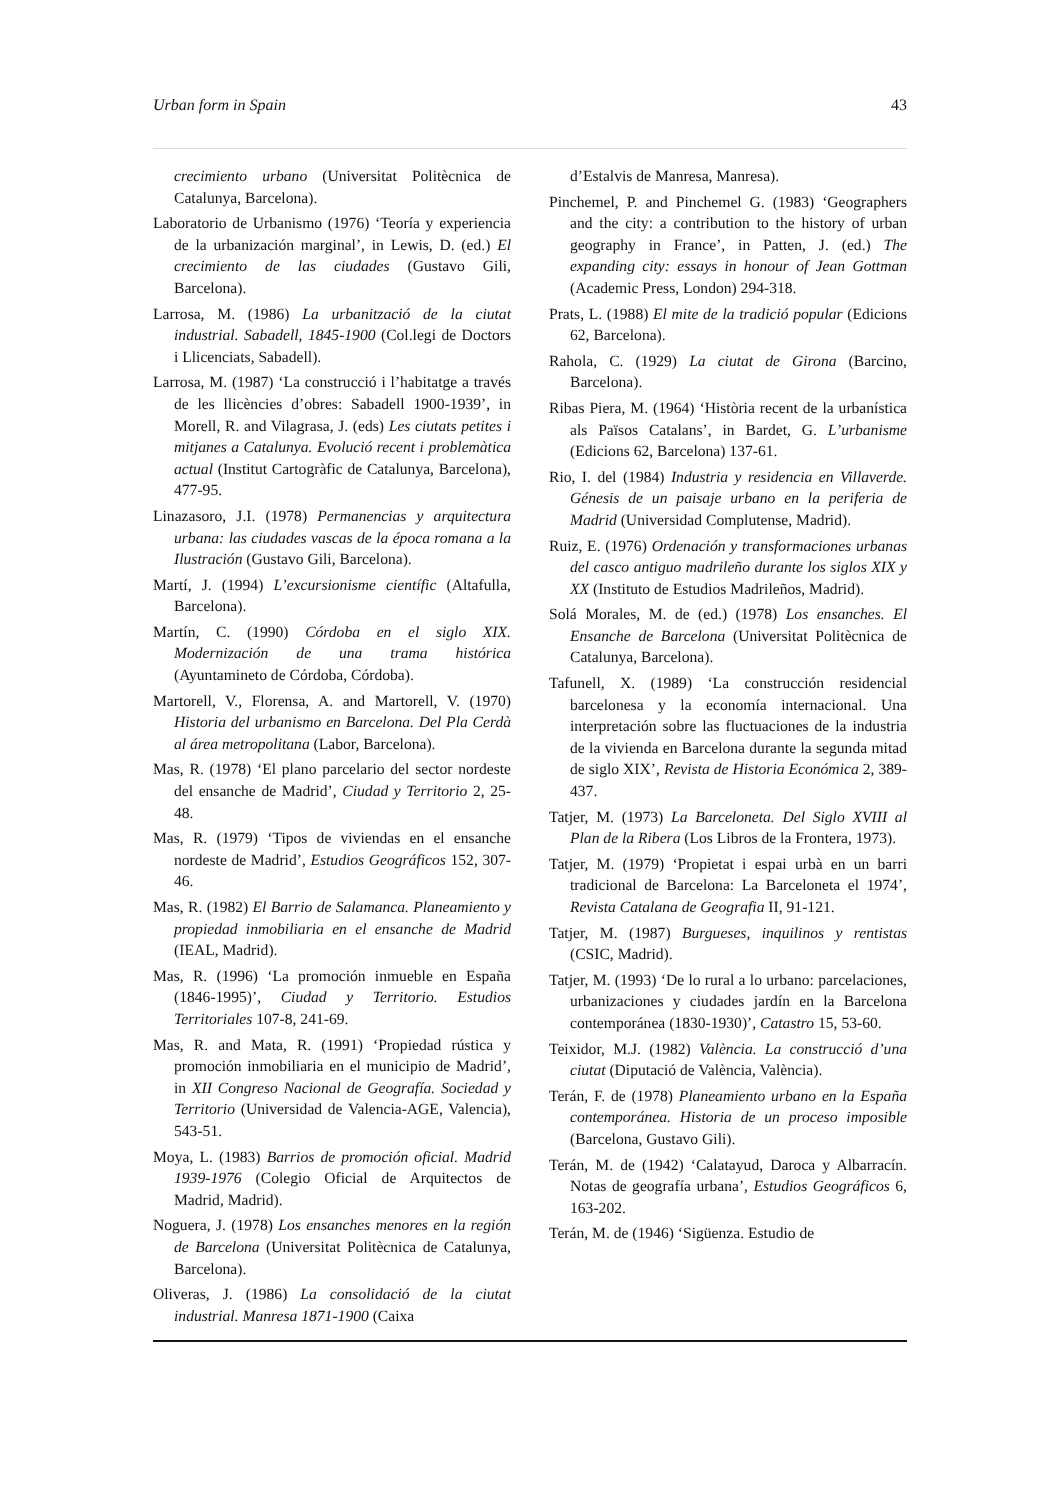Urban form in Spain 43
crecimiento urbano (Universitat Politècnica de Catalunya, Barcelona).
Laboratorio de Urbanismo (1976) ‘Teoría y experiencia de la urbanización marginal’, in Lewis, D. (ed.) El crecimiento de las ciudades (Gustavo Gili, Barcelona).
Larrosa, M. (1986) La urbanització de la ciutat industrial. Sabadell, 1845-1900 (Col.legi de Doctors i Llicenciats, Sabadell).
Larrosa, M. (1987) ‘La construcció i l’habitatge a través de les llicències d’obres: Sabadell 1900-1939’, in Morell, R. and Vilagrasa, J. (eds) Les ciutats petites i mitjanes a Catalunya. Evolució recent i problemàtica actual (Institut Cartogràfic de Catalunya, Barcelona), 477-95.
Linazasoro, J.I. (1978) Permanencias y arquitectura urbana: las ciudades vascas de la época romana a la Ilustración (Gustavo Gili, Barcelona).
Martí, J. (1994) L’excursionisme científic (Altafulla, Barcelona).
Martín, C. (1990) Córdoba en el siglo XIX. Modernización de una trama histórica (Ayuntamineto de Córdoba, Córdoba).
Martorell, V., Florensa, A. and Martorell, V. (1970) Historia del urbanismo en Barcelona. Del Pla Cerdà al área metropolitana (Labor, Barcelona).
Mas, R. (1978) ‘El plano parcelario del sector nordeste del ensanche de Madrid’, Ciudad y Territorio 2, 25-48.
Mas, R. (1979) ‘Tipos de viviendas en el ensanche nordeste de Madrid’, Estudios Geográficos 152, 307-46.
Mas, R. (1982) El Barrio de Salamanca. Planeamiento y propiedad inmobiliaria en el ensanche de Madrid (IEAL, Madrid).
Mas, R. (1996) ‘La promoción inmueble en España (1846-1995)’, Ciudad y Territorio. Estudios Territoriales 107-8, 241-69.
Mas, R. and Mata, R. (1991) ‘Propiedad rústica y promoción inmobiliaria en el municipio de Madrid’, in XII Congreso Nacional de Geografía. Sociedad y Territorio (Universidad de Valencia-AGE, Valencia), 543-51.
Moya, L. (1983) Barrios de promoción oficial. Madrid 1939-1976 (Colegio Oficial de Arquitectos de Madrid, Madrid).
Noguera, J. (1978) Los ensanches menores en la región de Barcelona (Universitat Politècnica de Catalunya, Barcelona).
Oliveras, J. (1986) La consolidació de la ciutat industrial. Manresa 1871-1900 (Caixa
d’Estalvis de Manresa, Manresa).
Pinchemel, P. and Pinchemel G. (1983) ‘Geographers and the city: a contribution to the history of urban geography in France’, in Patten, J. (ed.) The expanding city: essays in honour of Jean Gottman (Academic Press, London) 294-318.
Prats, L. (1988) El mite de la tradició popular (Edicions 62, Barcelona).
Rahola, C. (1929) La ciutat de Girona (Barcino, Barcelona).
Ribas Piera, M. (1964) ‘Història recent de la urbanística als Països Catalans’, in Bardet, G. L’urbanisme (Edicions 62, Barcelona) 137-61.
Rio, I. del (1984) Industria y residencia en Villaverde. Génesis de un paisaje urbano en la periferia de Madrid (Universidad Complutense, Madrid).
Ruiz, E. (1976) Ordenación y transformaciones urbanas del casco antiguo madrileño durante los siglos XIX y XX (Instituto de Estudios Madrileños, Madrid).
Solá Morales, M. de (ed.) (1978) Los ensanches. El Ensanche de Barcelona (Universitat Politècnica de Catalunya, Barcelona).
Tafunell, X. (1989) ‘La construcción residencial barcelonesa y la economía internacional. Una interpretación sobre las fluctuaciones de la industria de la vivienda en Barcelona durante la segunda mitad de siglo XIX’, Revista de Historia Económica 2, 389-437.
Tatjer, M. (1973) La Barceloneta. Del Siglo XVIII al Plan de la Ribera (Los Libros de la Frontera, 1973).
Tatjer, M. (1979) ‘Propietat i espai urbà en un barri tradicional de Barcelona: La Barceloneta el 1974’, Revista Catalana de Geografia II, 91-121.
Tatjer, M. (1987) Burgueses, inquilinos y rentistas (CSIC, Madrid).
Tatjer, M. (1993) ‘De lo rural a lo urbano: parcelaciones, urbanizaciones y ciudades jardín en la Barcelona contemporánea (1830-1930)’, Catastro 15, 53-60.
Teixidor, M.J. (1982) València. La construcció d’una ciutat (Diputació de València, València).
Terán, F. de (1978) Planeamiento urbano en la España contemporánea. Historia de un proceso imposible (Barcelona, Gustavo Gili).
Terán, M. de (1942) ‘Calatayud, Daroca y Albarracín. Notas de geografía urbana’, Estudios Geográficos 6, 163-202.
Terán, M. de (1946) ‘Sigüenza. Estudio de